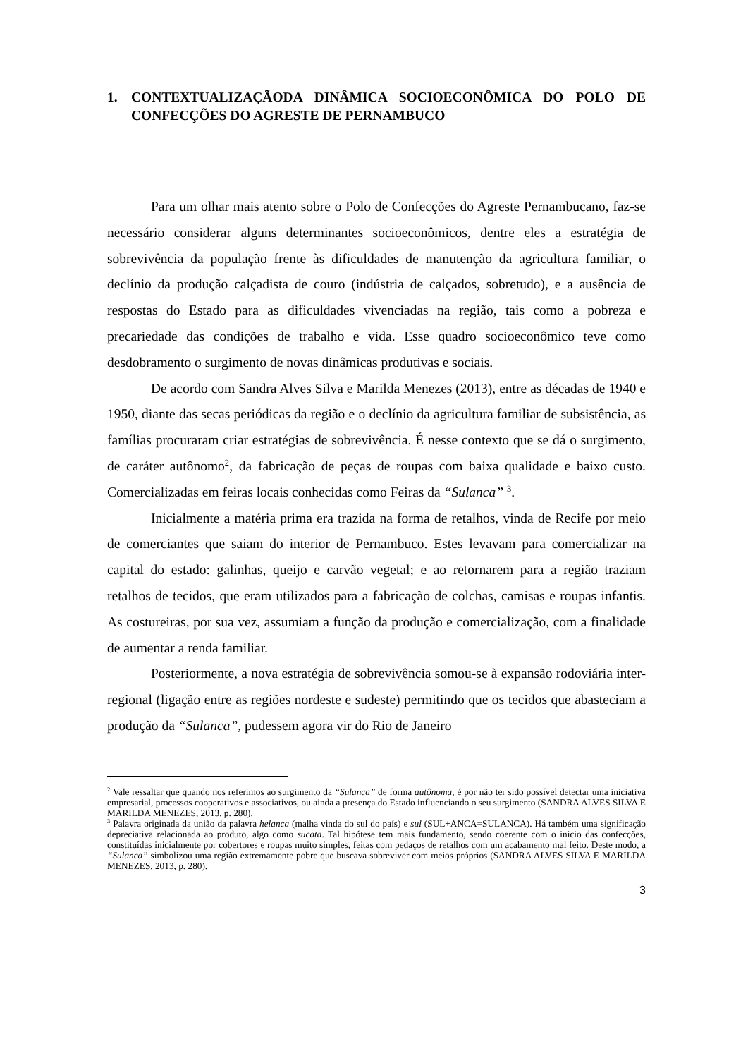1. CONTEXTUALIZAÇÃODA DINÂMICA SOCIOECONÔMICA DO POLO DE CONFECÇÕES DO AGRESTE DE PERNAMBUCO
Para um olhar mais atento sobre o Polo de Confecções do Agreste Pernambucano, faz-se necessário considerar alguns determinantes socioeconômicos, dentre eles a estratégia de sobrevivência da população frente às dificuldades de manutenção da agricultura familiar, o declínio da produção calçadista de couro (indústria de calçados, sobretudo), e a ausência de respostas do Estado para as dificuldades vivenciadas na região, tais como a pobreza e precariedade das condições de trabalho e vida. Esse quadro socioeconômico teve como desdobramento o surgimento de novas dinâmicas produtivas e sociais.
De acordo com Sandra Alves Silva e Marilda Menezes (2013), entre as décadas de 1940 e 1950, diante das secas periódicas da região e o declínio da agricultura familiar de subsistência, as famílias procuraram criar estratégias de sobrevivência. É nesse contexto que se dá o surgimento, de caráter autônomo<sup>2</sup>, da fabricação de peças de roupas com baixa qualidade e baixo custo. Comercializadas em feiras locais conhecidas como Feiras da “Sulanca” <sup>3</sup>.
Inicialmente a matéria prima era trazida na forma de retalhos, vinda de Recife por meio de comerciantes que saiam do interior de Pernambuco. Estes levavam para comercializar na capital do estado: galinhas, queijo e carvão vegetal; e ao retornarem para a região traziam retalhos de tecidos, que eram utilizados para a fabricação de colchas, camisas e roupas infantis. As costureiras, por sua vez, assumiam a função da produção e comercialização, com a finalidade de aumentar a renda familiar.
Posteriormente, a nova estratégia de sobrevivência somou-se à expansão rodoviária inter-regional (ligação entre as regiões nordeste e sudeste) permitindo que os tecidos que abasteciam a produção da “Sulanca”, pudessem agora vir do Rio de Janeiro
<sup>2</sup> Vale ressaltar que quando nos referimos ao surgimento da “Sulanca” de forma autônoma, é por não ter sido possível detectar uma iniciativa empresarial, processos cooperativos e associativos, ou ainda a presença do Estado influenciando o seu surgimento (SANDRA ALVES SILVA E MARILDA MENEZES, 2013, p. 280).
<sup>3</sup> Palavra originada da união da palavra helanca (malha vinda do sul do país) e sul (SUL+ANCA=SULANCA). Há também uma significação depreciativa relacionada ao produto, algo como sucata. Tal hipótese tem mais fundamento, sendo coerente com o inicio das confecções, constituídas inicialmente por cobertores e roupas muito simples, feitas com pedaços de retalhos com um acabamento mal feito. Deste modo, a “Sulanca” simbolizou uma região extremamente pobre que buscava sobreviver com meios próprios (SANDRA ALVES SILVA E MARILDA MENEZES, 2013, p. 280).
3